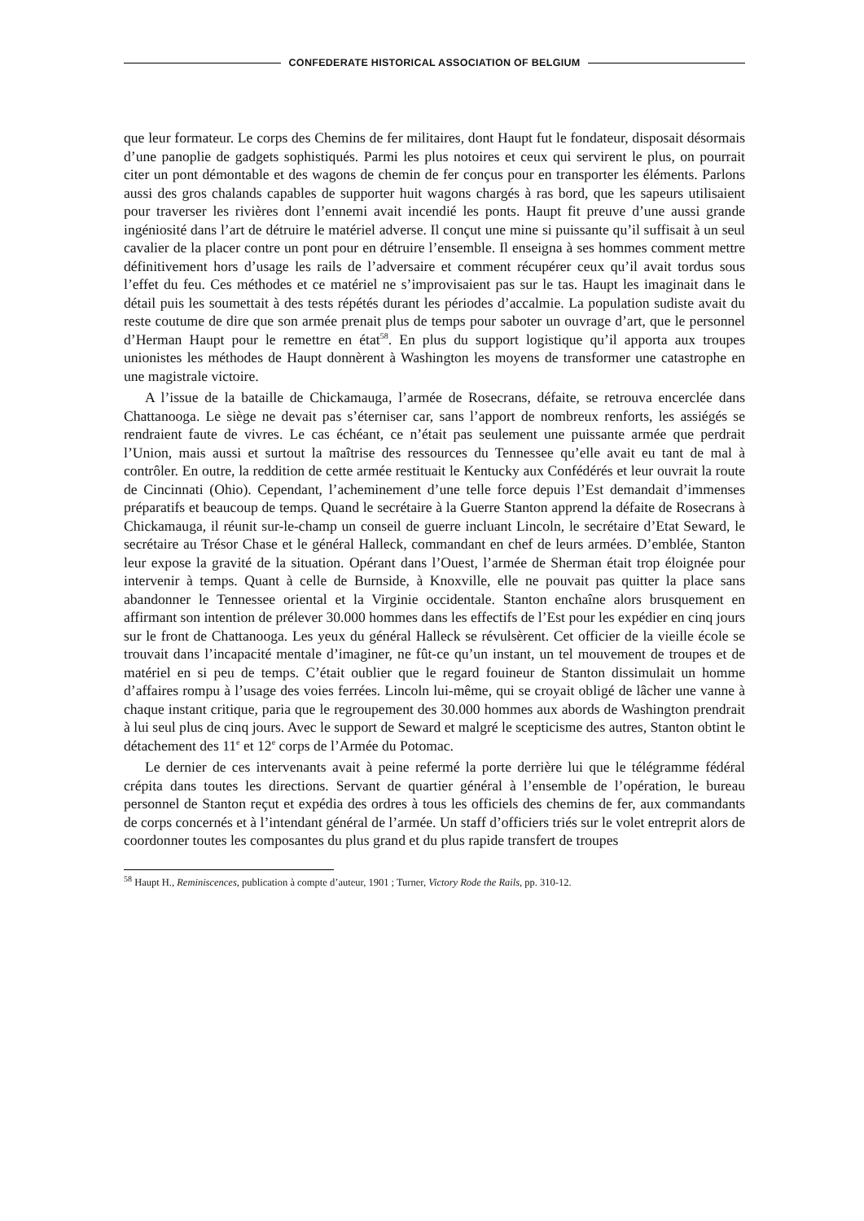CONFEDERATE HISTORICAL ASSOCIATION OF BELGIUM
que leur formateur. Le corps des Chemins de fer militaires, dont Haupt fut le fondateur, disposait désormais d’une panoplie de gadgets sophistiqués. Parmi les plus notoires et ceux qui servirent le plus, on pourrait citer un pont démontable et des wagons de chemin de fer conçus pour en transporter les éléments. Parlons aussi des gros chalands capables de supporter huit wagons chargés à ras bord, que les sapeurs utilisaient pour traverser les rivières dont l’ennemi avait incendié les ponts. Haupt fit preuve d’une aussi grande ingéniosité dans l’art de détruire le matériel adverse. Il conçut une mine si puissante qu’il suffisait à un seul cavalier de la placer contre un pont pour en détruire l’ensemble. Il enseigna à ses hommes comment mettre définitivement hors d’usage les rails de l’adversaire et comment récupérer ceux qu’il avait tordus sous l’effet du feu. Ces méthodes et ce matériel ne s’improvisaient pas sur le tas. Haupt les imaginait dans le détail puis les soumettait à des tests répétés durant les périodes d’accalmie. La population sudiste avait du reste coutume de dire que son armée prenait plus de temps pour saboter un ouvrage d’art, que le personnel d’Herman Haupt pour le remettre en état<sup>58</sup>. En plus du support logistique qu’il apporta aux troupes unionistes les méthodes de Haupt donnèrent à Washington les moyens de transformer une catastrophe en une magistrale victoire.
A l’issue de la bataille de Chickamauga, l’armée de Rosecrans, défaite, se retrouva encerclée dans Chattanooga. Le siège ne devait pas s’éterniser car, sans l’apport de nombreux renforts, les assiégés se rendraient faute de vivres. Le cas échéant, ce n’était pas seulement une puissante armée que perdrait l’Union, mais aussi et surtout la maîtrise des ressources du Tennessee qu’elle avait eu tant de mal à contrôler. En outre, la reddition de cette armée restituait le Kentucky aux Confédérés et leur ouvrait la route de Cincinnati (Ohio). Cependant, l’acheminement d’une telle force depuis l’Est demandait d’immenses préparatifs et beaucoup de temps. Quand le secrétaire à la Guerre Stanton apprend la défaite de Rosecrans à Chickamauga, il réunit sur-le-champ un conseil de guerre incluant Lincoln, le secrétaire d’Etat Seward, le secrétaire au Trésor Chase et le général Halleck, commandant en chef de leurs armées. D’emblée, Stanton leur expose la gravité de la situation. Opérant dans l’Ouest, l’armée de Sherman était trop éloignée pour intervenir à temps. Quant à celle de Burnside, à Knoxville, elle ne pouvait pas quitter la place sans abandonner le Tennessee oriental et la Virginie occidentale. Stanton enchaîne alors brusquement en affirmant son intention de prélever 30.000 hommes dans les effectifs de l’Est pour les expédier en cinq jours sur le front de Chattanooga. Les yeux du général Halleck se révulsèrent. Cet officier de la vieille école se trouvait dans l’incapacité mentale d’imaginer, ne fût-ce qu’un instant, un tel mouvement de troupes et de matériel en si peu de temps. C’était oublier que le regard fouineur de Stanton dissimulait un homme d’affaires rompu à l’usage des voies ferrées. Lincoln lui-même, qui se croyait obligé de lâcher une vanne à chaque instant critique, paria que le regroupement des 30.000 hommes aux abords de Washington prendrait à lui seul plus de cinq jours. Avec le support de Seward et malgré le scepticisme des autres, Stanton obtint le détachement des 11<sup>e</sup> et 12<sup>e</sup> corps de l’Armée du Potomac.
Le dernier de ces intervenants avait à peine refermé la porte derrière lui que le télégramme fédéral crépita dans toutes les directions. Servant de quartier général à l’ensemble de l’opération, le bureau personnel de Stanton reçut et expédia des ordres à tous les officiels des chemins de fer, aux commandants de corps concernés et à l’intendant général de l’armée. Un staff d’officiers triés sur le volet entreprit alors de coordonner toutes les composantes du plus grand et du plus rapide transfert de troupes
<sup>58</sup> Haupt H., Reminiscences, publication à compte d’auteur, 1901 ; Turner, Victory Rode the Rails, pp. 310-12.